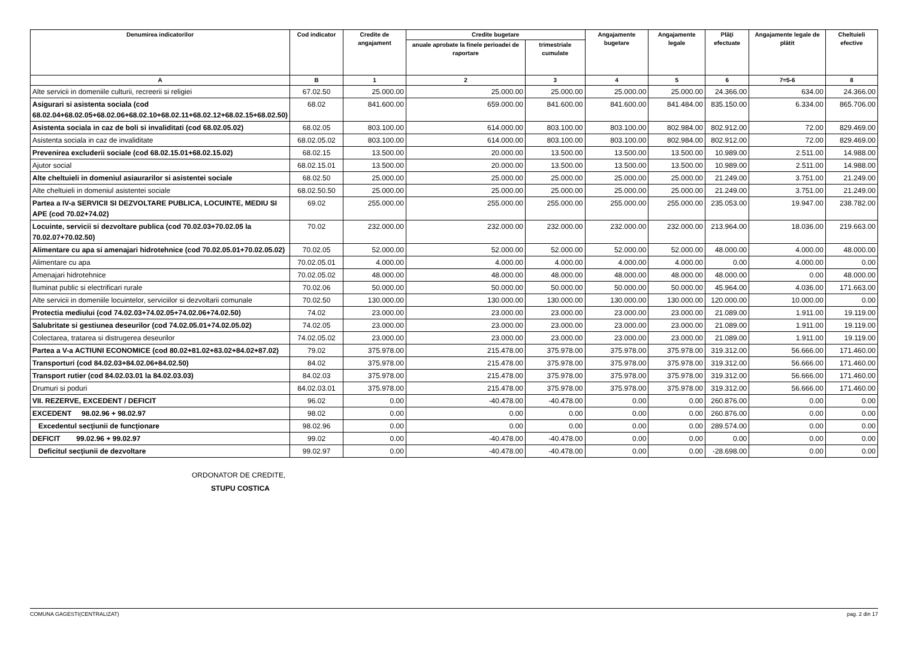| Denumirea indicatorilor | Cod indicator | Credite de angajament | Credite bugetare | | Angajamente bugetare | Angajamente legale | Plăţi efectuate | Angajamente legale de plătit | Cheltuieli efective |
| --- | --- | --- | --- | --- | --- | --- | --- | --- | --- |
| | | | anuale aprobate la finele perioadei de raportare | trimestriale cumulate | | | | | |
| A | B | 1 | 2 | 3 | 4 | 5 | 6 | 7=5-6 | 8 |
| Alte servicii in domeniile culturii, recreerii si religiei | 67.02.50 | 25.000.00 | 25.000.00 | 25.000.00 | 25.000.00 | 25.000.00 | 24.366.00 | 634.00 | 24.366.00 |
| Asigurari si asistenta sociala (cod 68.02.04+68.02.05+68.02.06+68.02.10+68.02.11+68.02.12+68.02.15+68.02.50) | 68.02 | 841.600.00 | 659.000.00 | 841.600.00 | 841.600.00 | 841.484.00 | 835.150.00 | 6.334.00 | 865.706.00 |
| Asistenta sociala in caz de boli si invaliditati (cod 68.02.05.02) | 68.02.05 | 803.100.00 | 614.000.00 | 803.100.00 | 803.100.00 | 802.984.00 | 802.912.00 | 72.00 | 829.469.00 |
| Asistenta sociala in caz de invaliditate | 68.02.05.02 | 803.100.00 | 614.000.00 | 803.100.00 | 803.100.00 | 802.984.00 | 802.912.00 | 72.00 | 829.469.00 |
| Prevenirea excluderii sociale (cod 68.02.15.01+68.02.15.02) | 68.02.15 | 13.500.00 | 20.000.00 | 13.500.00 | 13.500.00 | 13.500.00 | 10.989.00 | 2.511.00 | 14.988.00 |
| Ajutor social | 68.02.15.01 | 13.500.00 | 20.000.00 | 13.500.00 | 13.500.00 | 13.500.00 | 10.989.00 | 2.511.00 | 14.988.00 |
| Alte cheltuieli in domeniul asiaurarilor si asistentei sociale | 68.02.50 | 25.000.00 | 25.000.00 | 25.000.00 | 25.000.00 | 25.000.00 | 21.249.00 | 3.751.00 | 21.249.00 |
| Alte cheltuieli in domeniul asistentei sociale | 68.02.50.50 | 25.000.00 | 25.000.00 | 25.000.00 | 25.000.00 | 25.000.00 | 21.249.00 | 3.751.00 | 21.249.00 |
| Partea a IV-a SERVICII SI DEZVOLTARE PUBLICA, LOCUINTE, MEDIU SI APE (cod 70.02+74.02) | 69.02 | 255.000.00 | 255.000.00 | 255.000.00 | 255.000.00 | 255.000.00 | 235.053.00 | 19.947.00 | 238.782.00 |
| Locuinte, servicii si dezvoltare publica (cod 70.02.03+70.02.05 la 70.02.07+70.02.50) | 70.02 | 232.000.00 | 232.000.00 | 232.000.00 | 232.000.00 | 232.000.00 | 213.964.00 | 18.036.00 | 219.663.00 |
| Alimentare cu apa si amenajari hidrotehnice (cod 70.02.05.01+70.02.05.02) | 70.02.05 | 52.000.00 | 52.000.00 | 52.000.00 | 52.000.00 | 52.000.00 | 48.000.00 | 4.000.00 | 48.000.00 |
| Alimentare cu apa | 70.02.05.01 | 4.000.00 | 4.000.00 | 4.000.00 | 4.000.00 | 4.000.00 | 0.00 | 4.000.00 | 0.00 |
| Amenajari hidrotehnice | 70.02.05.02 | 48.000.00 | 48.000.00 | 48.000.00 | 48.000.00 | 48.000.00 | 48.000.00 | 0.00 | 48.000.00 |
| Iluminat public si electrificari rurale | 70.02.06 | 50.000.00 | 50.000.00 | 50.000.00 | 50.000.00 | 50.000.00 | 45.964.00 | 4.036.00 | 171.663.00 |
| Alte servicii in domeniile locuintelor, serviciilor si dezvoltarii comunale | 70.02.50 | 130.000.00 | 130.000.00 | 130.000.00 | 130.000.00 | 130.000.00 | 120.000.00 | 10.000.00 | 0.00 |
| Protectia mediului (cod 74.02.03+74.02.05+74.02.06+74.02.50) | 74.02 | 23.000.00 | 23.000.00 | 23.000.00 | 23.000.00 | 23.000.00 | 21.089.00 | 1.911.00 | 19.119.00 |
| Salubritate si gestiunea deseurilor (cod 74.02.05.01+74.02.05.02) | 74.02.05 | 23.000.00 | 23.000.00 | 23.000.00 | 23.000.00 | 23.000.00 | 21.089.00 | 1.911.00 | 19.119.00 |
| Colectarea, tratarea si distrugerea deseurilor | 74.02.05.02 | 23.000.00 | 23.000.00 | 23.000.00 | 23.000.00 | 23.000.00 | 21.089.00 | 1.911.00 | 19.119.00 |
| Partea a V-a ACTIUNI ECONOMICE (cod 80.02+81.02+83.02+84.02+87.02) | 79.02 | 375.978.00 | 215.478.00 | 375.978.00 | 375.978.00 | 375.978.00 | 319.312.00 | 56.666.00 | 171.460.00 |
| Transporturi (cod 84.02.03+84.02.06+84.02.50) | 84.02 | 375.978.00 | 215.478.00 | 375.978.00 | 375.978.00 | 375.978.00 | 319.312.00 | 56.666.00 | 171.460.00 |
| Transport rutier (cod 84.02.03.01 la 84.02.03.03) | 84.02.03 | 375.978.00 | 215.478.00 | 375.978.00 | 375.978.00 | 375.978.00 | 319.312.00 | 56.666.00 | 171.460.00 |
| Drumuri si poduri | 84.02.03.01 | 375.978.00 | 215.478.00 | 375.978.00 | 375.978.00 | 375.978.00 | 319.312.00 | 56.666.00 | 171.460.00 |
| VII. REZERVE, EXCEDENT / DEFICIT | 96.02 | 0.00 | -40.478.00 | -40.478.00 | 0.00 | 0.00 | 260.876.00 | 0.00 | 0.00 |
| EXCEDENT 98.02.96 + 98.02.97 | 98.02 | 0.00 | 0.00 | 0.00 | 0.00 | 0.00 | 260.876.00 | 0.00 | 0.00 |
| Excedentul secţiunii de funcţionare | 98.02.96 | 0.00 | 0.00 | 0.00 | 0.00 | 0.00 | 289.574.00 | 0.00 | 0.00 |
| DEFICIT 99.02.96 + 99.02.97 | 99.02 | 0.00 | -40.478.00 | -40.478.00 | 0.00 | 0.00 | 0.00 | 0.00 | 0.00 |
| Deficitul secţiunii de dezvoltare | 99.02.97 | 0.00 | -40.478.00 | -40.478.00 | 0.00 | 0.00 | -28.698.00 | 0.00 | 0.00 |
ORDONATOR DE CREDITE,
STUPU COSTICA
COMUNA GAGESTI(CENTRALIZAT) pag. 2 din 17